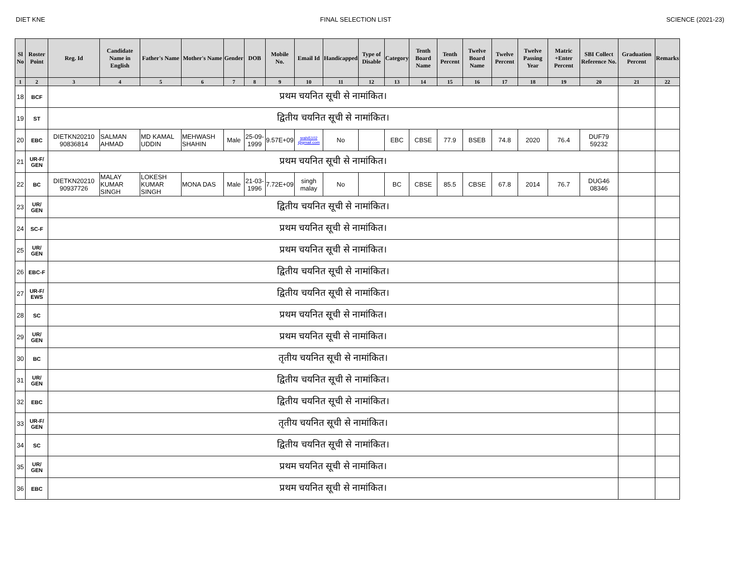DIET KNE FINAL SELECTION LIST SCIENCE (2021-23)
| Sl No | Roster Point | Reg. Id | Candidate Name in English | Father's Name | Mother's Name | Gender | DOB | Mobile No. | Email Id | Handicapped | Type of Disable | Category | Tenth Board Name | Tenth Percent | Twelve Board Name | Twelve Percent | Twelve Passing Year | Matric +Enter Percent | SBI Collect Reference No. | Graduation Percent | Remarks |
| --- | --- | --- | --- | --- | --- | --- | --- | --- | --- | --- | --- | --- | --- | --- | --- | --- | --- | --- | --- | --- | --- |
| 1 | 2 | 3 | 4 | 5 | 6 | 7 | 8 | 9 | 10 | 11 | 12 | 13 | 14 | 15 | 16 | 17 | 18 | 19 | 20 | 21 | 22 |
| 18 | BCF | प्रथम चयनित सूची से नामांकित। | | | | | | | | | | | | | | | | | | | |
| 19 | ST | द्वितीय चयनित सूची से नामांकित। | | | | | | | | | | | | | | | | | | | |
| 20 | EBC | DIETKN20210 90836814 | SALMAN AHMAD | MD KAMAL UDDIN | MEHWASH SHAHIN | Male | 25-09-1999 | 9.57E+09 | srahi5102 @gmail.com | No | | EBC | CBSE | 77.9 | BSEB | 74.8 | 2020 | 76.4 | DUF79 59232 | | |
| 21 | UR-F/ GEN | प्रथम चयनित सूची से नामांकित। | | | | | | | | | | | | | | | | | | | |
| 22 | BC | DIETKN20210 90937726 | MALAY KUMAR SINGH | LOKESH KUMAR SINGH | MONA DAS | Male | 21-03-1996 | 7.72E+09 | singh malay | No | | BC | CBSE | 85.5 | CBSE | 67.8 | 2014 | 76.7 | DUG46 08346 | | |
| 23 | UR/ GEN | द्वितीय चयनित सूची से नामांकित। | | | | | | | | | | | | | | | | | | | |
| 24 | SC-F | प्रथम चयनित सूची से नामांकित। | | | | | | | | | | | | | | | | | | | |
| 25 | UR/ GEN | प्रथम चयनित सूची से नामांकित। | | | | | | | | | | | | | | | | | | | |
| 26 | EBC-F | द्वितीय चयनित सूची से नामांकित। | | | | | | | | | | | | | | | | | | | |
| 27 | UR-F/ EWS | द्वितीय चयनित सूची से नामांकित। | | | | | | | | | | | | | | | | | | | |
| 28 | SC | प्रथम चयनित सूची से नामांकित। | | | | | | | | | | | | | | | | | | | |
| 29 | UR/ GEN | प्रथम चयनित सूची से नामांकित। | | | | | | | | | | | | | | | | | | | |
| 30 | BC | तृतीय चयनित सूची से नामांकित। | | | | | | | | | | | | | | | | | | | |
| 31 | UR/ GEN | द्वितीय चयनित सूची से नामांकित। | | | | | | | | | | | | | | | | | | | |
| 32 | EBC | द्वितीय चयनित सूची से नामांकित। | | | | | | | | | | | | | | | | | | | |
| 33 | UR-F/ GEN | तृतीय चयनित सूची से नामांकित। | | | | | | | | | | | | | | | | | | | |
| 34 | SC | द्वितीय चयनित सूची से नामांकित। | | | | | | | | | | | | | | | | | | | |
| 35 | UR/ GEN | प्रथम चयनित सूची से नामांकित। | | | | | | | | | | | | | | | | | | | |
| 36 | EBC | प्रथम चयनित सूची से नामांकित। | | | | | | | | | | | | | | | | | | | |